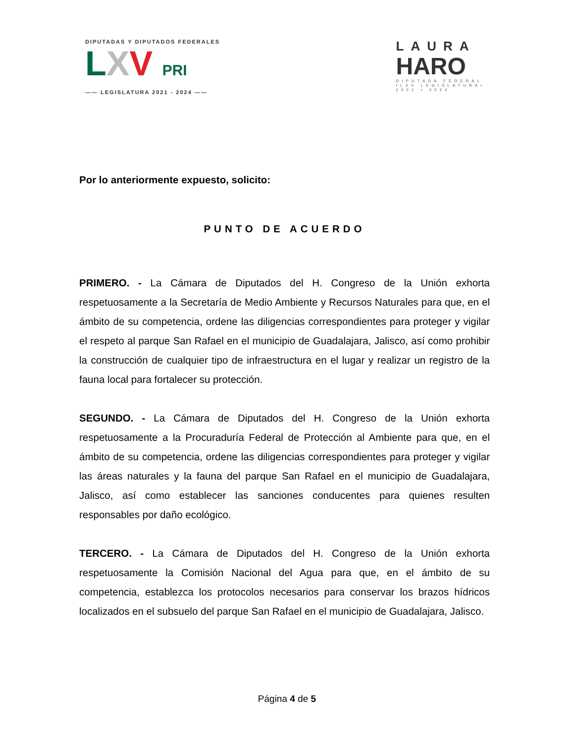DIPUTADAS Y DIPUTADOS FEDERALES
LXV PRI
—— LEGISLATURA 2021 - 2024 ——
LAURA
HARO
DIPUTADA FEDERAL
•LXV LEGISLATURA•
2021 • 2024
Por lo anteriormente expuesto, solicito:
PUNTO DE ACUERDO
PRIMERO. - La Cámara de Diputados del H. Congreso de la Unión exhorta respetuosamente a la Secretaría de Medio Ambiente y Recursos Naturales para que, en el ámbito de su competencia, ordene las diligencias correspondientes para proteger y vigilar el respeto al parque San Rafael en el municipio de Guadalajara, Jalisco, así como prohibir la construcción de cualquier tipo de infraestructura en el lugar y realizar un registro de la fauna local para fortalecer su protección.
SEGUNDO. - La Cámara de Diputados del H. Congreso de la Unión exhorta respetuosamente a la Procuraduría Federal de Protección al Ambiente para que, en el ámbito de su competencia, ordene las diligencias correspondientes para proteger y vigilar las áreas naturales y la fauna del parque San Rafael en el municipio de Guadalajara, Jalisco, así como establecer las sanciones conducentes para quienes resulten responsables por daño ecológico.
TERCERO. - La Cámara de Diputados del H. Congreso de la Unión exhorta respetuosamente la Comisión Nacional del Agua para que, en el ámbito de su competencia, establezca los protocolos necesarios para conservar los brazos hídricos localizados en el subsuelo del parque San Rafael en el municipio de Guadalajara, Jalisco.
Página 4 de 5